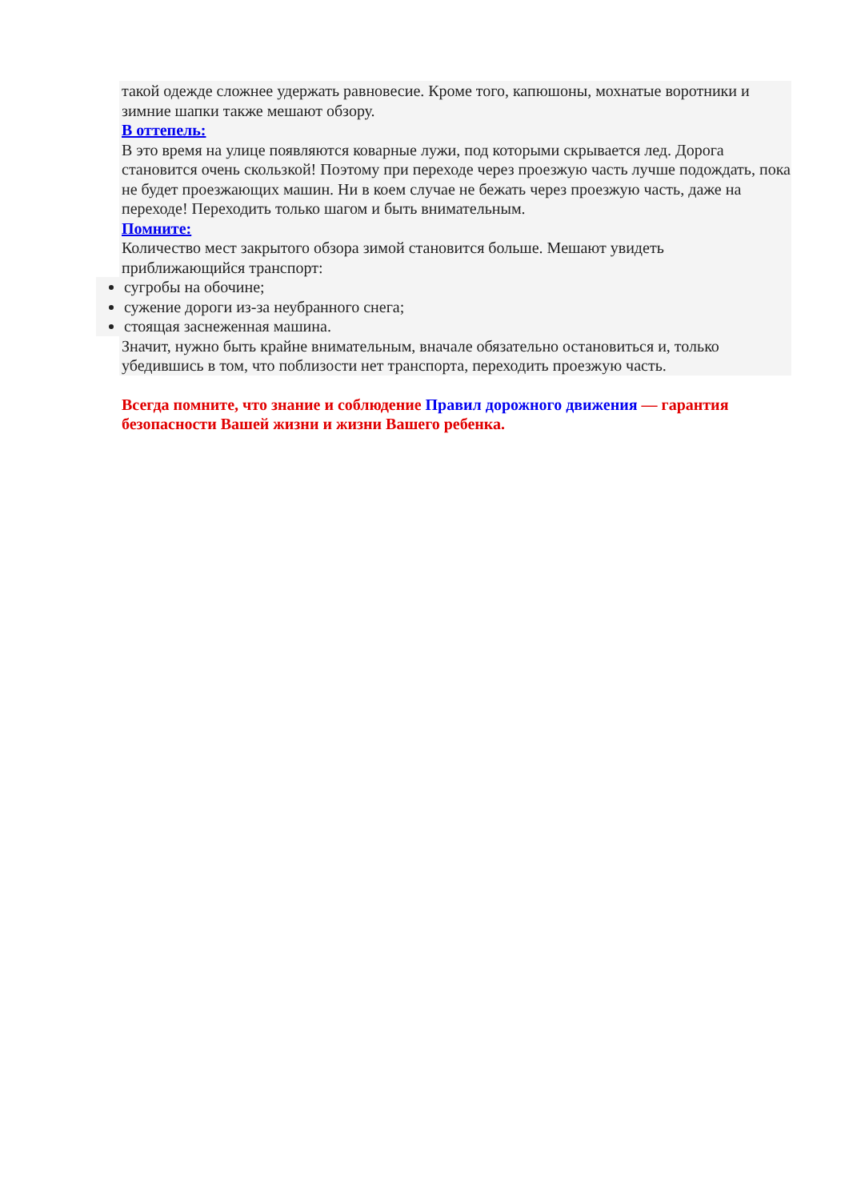такой одежде сложнее удержать равновесие. Кроме того, капюшоны, мохнатые воротники и зимние шапки также мешают обзору.
В оттепель:
В это время на улице появляются коварные лужи, под которыми скрывается лед. Дорога становится очень скользкой! Поэтому при переходе через проезжую часть лучше подождать, пока не будет проезжающих машин. Ни в коем случае не бежать через проезжую часть, даже на переходе! Переходить только шагом и быть внимательным.
Помните:
Количество мест закрытого обзора зимой становится больше. Мешают увидеть приближающийся транспорт:
сугробы на обочине;
сужение дороги из-за неубранного снега;
стоящая заснеженная машина.
Значит, нужно быть крайне внимательным, вначале обязательно остановиться и, только убедившись в том, что поблизости нет транспорта, переходить проезжую часть.
Всегда помните, что знание и соблюдение Правил дорожного движения — гарантия безопасности Вашей жизни и жизни Вашего ребенка.